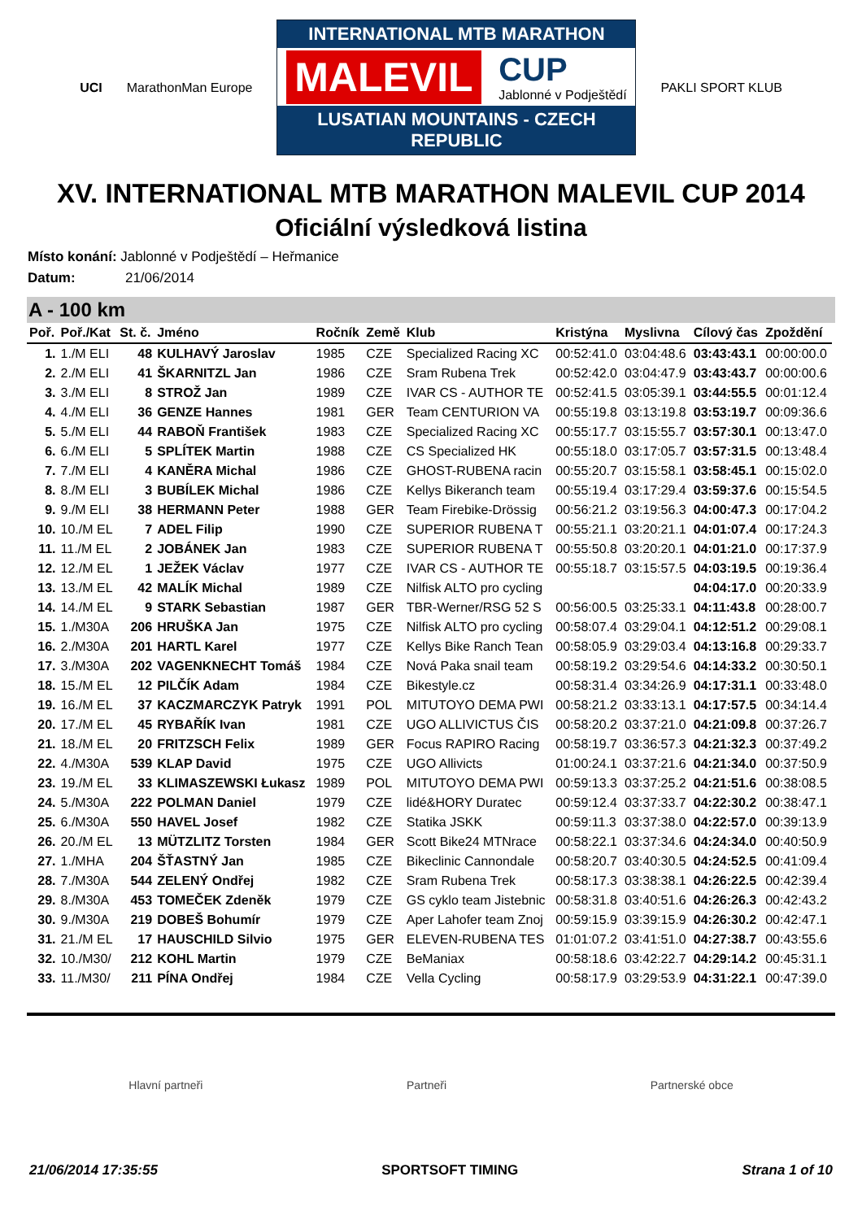UCI MarathonMan Europe
INTERNATIONAL MTB MARATHON
MALEVIL CUP
Jablonné v Podještědí
LUSATIAN MOUNTAINS - CZECH REPUBLIC
PAKLI SPORT KLUB
XV. INTERNATIONAL MTB MARATHON MALEVIL CUP 2014
Oficiální výsledková listina
Místo konání: Jablonné v Podještědí – Heřmanice
Datum: 21/06/2014
A - 100 km
| Poř. | Poř./Kat | St. č. | Jméno | Ročník | Země | Klub | Kristýna | Myslivna | Cílový čas | Zpoždění |
| --- | --- | --- | --- | --- | --- | --- | --- | --- | --- | --- |
| 1. | 1./M ELI | 48 | KULHAVÝ Jaroslav | 1985 | CZE | Specialized Racing XC | 00:52:41.0 | 03:04:48.6 | 03:43:43.1 | 00:00:00.0 |
| 2. | 2./M ELI | 41 | ŠKARNITZL Jan | 1986 | CZE | Sram Rubena Trek | 00:52:42.0 | 03:04:47.9 | 03:43:43.7 | 00:00:00.6 |
| 3. | 3./M ELI | 8 | STROŽ Jan | 1989 | CZE | IVAR CS - AUTHOR TE | 00:52:41.5 | 03:05:39.1 | 03:44:55.5 | 00:01:12.4 |
| 4. | 4./M ELI | 36 | GENZE Hannes | 1981 | GER | Team CENTURION VA | 00:55:19.8 | 03:13:19.8 | 03:53:19.7 | 00:09:36.6 |
| 5. | 5./M ELI | 44 | RABOŇ František | 1983 | CZE | Specialized Racing XC | 00:55:17.7 | 03:15:55.7 | 03:57:30.1 | 00:13:47.0 |
| 6. | 6./M ELI | 5 | SPLÍTEK Martin | 1988 | CZE | CS Specialized HK | 00:55:18.0 | 03:17:05.7 | 03:57:31.5 | 00:13:48.4 |
| 7. | 7./M ELI | 4 | KANĚRA Michal | 1986 | CZE | GHOST-RUBENA racin | 00:55:20.7 | 03:15:58.1 | 03:58:45.1 | 00:15:02.0 |
| 8. | 8./M ELI | 3 | BUBÍLEK Michal | 1986 | CZE | Kellys Bikeranch team | 00:55:19.4 | 03:17:29.4 | 03:59:37.6 | 00:15:54.5 |
| 9. | 9./M ELI | 38 | HERMANN Peter | 1988 | GER | Team Firebike-Drössig | 00:56:21.2 | 03:19:56.3 | 04:00:47.3 | 00:17:04.2 |
| 10. | 10./M EL | 7 | ADEL Filip | 1990 | CZE | SUPERIOR RUBENA T | 00:55:21.1 | 03:20:21.1 | 04:01:07.4 | 00:17:24.3 |
| 11. | 11./M EL | 2 | JOBÁNEK Jan | 1983 | CZE | SUPERIOR RUBENA T | 00:55:50.8 | 03:20:20.1 | 04:01:21.0 | 00:17:37.9 |
| 12. | 12./M EL | 1 | JEŽEK Václav | 1977 | CZE | IVAR CS - AUTHOR TE | 00:55:18.7 | 03:15:57.5 | 04:03:19.5 | 00:19:36.4 |
| 13. | 13./M EL | 42 | MALÍK Michal | 1989 | CZE | Nilfisk ALTO pro cycling | | | 04:04:17.0 | 00:20:33.9 |
| 14. | 14./M EL | 9 | STARK Sebastian | 1987 | GER | TBR-Werner/RSG 52 S | 00:56:00.5 | 03:25:33.1 | 04:11:43.8 | 00:28:00.7 |
| 15. | 1./M30A | 206 | HRUŠKA Jan | 1975 | CZE | Nilfisk ALTO pro cycling | 00:58:07.4 | 03:29:04.1 | 04:12:51.2 | 00:29:08.1 |
| 16. | 2./M30A | 201 | HARTL Karel | 1977 | CZE | Kellys Bike Ranch Tean | 00:58:05.9 | 03:29:03.4 | 04:13:16.8 | 00:29:33.7 |
| 17. | 3./M30A | 202 | VAGENKNECHT Tomáš | 1984 | CZE | Nová Paka snail team | 00:58:19.2 | 03:29:54.6 | 04:14:33.2 | 00:30:50.1 |
| 18. | 15./M EL | 12 | PILČÍK Adam | 1984 | CZE | Bikestyle.cz | 00:58:31.4 | 03:34:26.9 | 04:17:31.1 | 00:33:48.0 |
| 19. | 16./M EL | 37 | KACZMARCZYK Patryk | 1991 | POL | MITUTOYO DEMA PWI | 00:58:21.2 | 03:33:13.1 | 04:17:57.5 | 00:34:14.4 |
| 20. | 17./M EL | 45 | RYBAŘÍK Ivan | 1981 | CZE | UGO ALLIVICTUS ČIS | 00:58:20.2 | 03:37:21.0 | 04:21:09.8 | 00:37:26.7 |
| 21. | 18./M EL | 20 | FRITZSCH Felix | 1989 | GER | Focus RAPIRO Racing | 00:58:19.7 | 03:36:57.3 | 04:21:32.3 | 00:37:49.2 |
| 22. | 4./M30A | 539 | KLAP David | 1975 | CZE | UGO Allivicts | 01:00:24.1 | 03:37:21.6 | 04:21:34.0 | 00:37:50.9 |
| 23. | 19./M EL | 33 | KLIMASZEWSKI Łukasz | 1989 | POL | MITUTOYO DEMA PWI | 00:59:13.3 | 03:37:25.2 | 04:21:51.6 | 00:38:08.5 |
| 24. | 5./M30A | 222 | POLMAN Daniel | 1979 | CZE | lidé&HORY Duratec | 00:59:12.4 | 03:37:33.7 | 04:22:30.2 | 00:38:47.1 |
| 25. | 6./M30A | 550 | HAVEL Josef | 1982 | CZE | Statika JSKK | 00:59:11.3 | 03:37:38.0 | 04:22:57.0 | 00:39:13.9 |
| 26. | 20./M EL | 13 | MÜTZLITZ Torsten | 1984 | GER | Scott Bike24 MTNrace | 00:58:22.1 | 03:37:34.6 | 04:24:34.0 | 00:40:50.9 |
| 27. | 1./MHA | 204 | ŠŤASTNÝ Jan | 1985 | CZE | Bikeclinic Cannondale | 00:58:20.7 | 03:40:30.5 | 04:24:52.5 | 00:41:09.4 |
| 28. | 7./M30A | 544 | ZELENÝ Ondřej | 1982 | CZE | Sram Rubena Trek | 00:58:17.3 | 03:38:38.1 | 04:26:22.5 | 00:42:39.4 |
| 29. | 8./M30A | 453 | TOMEČEK Zdeněk | 1979 | CZE | GS cyklo team Jistebnic | 00:58:31.8 | 03:40:51.6 | 04:26:26.3 | 00:42:43.2 |
| 30. | 9./M30A | 219 | DOBEŠ Bohumír | 1979 | CZE | Aper Lahofer team Znoj | 00:59:15.9 | 03:39:15.9 | 04:26:30.2 | 00:42:47.1 |
| 31. | 21./M EL | 17 | HAUSCHILD Silvio | 1975 | GER | ELEVEN-RUBENA TES | 01:01:07.2 | 03:41:51.0 | 04:27:38.7 | 00:43:55.6 |
| 32. | 10./M30/ | 212 | KOHL Martin | 1979 | CZE | BeManiax | 00:58:18.6 | 03:42:22.7 | 04:29:14.2 | 00:45:31.1 |
| 33. | 11./M30/ | 211 | PÍNA Ondřej | 1984 | CZE | Vella Cycling | 00:58:17.9 | 03:29:53.9 | 04:31:22.1 | 00:47:39.0 |
Hlavní partneři Partneři Partnerské obce
21/06/2014 17:35:55 SPORTSOFT TIMING Strana 1 of 10